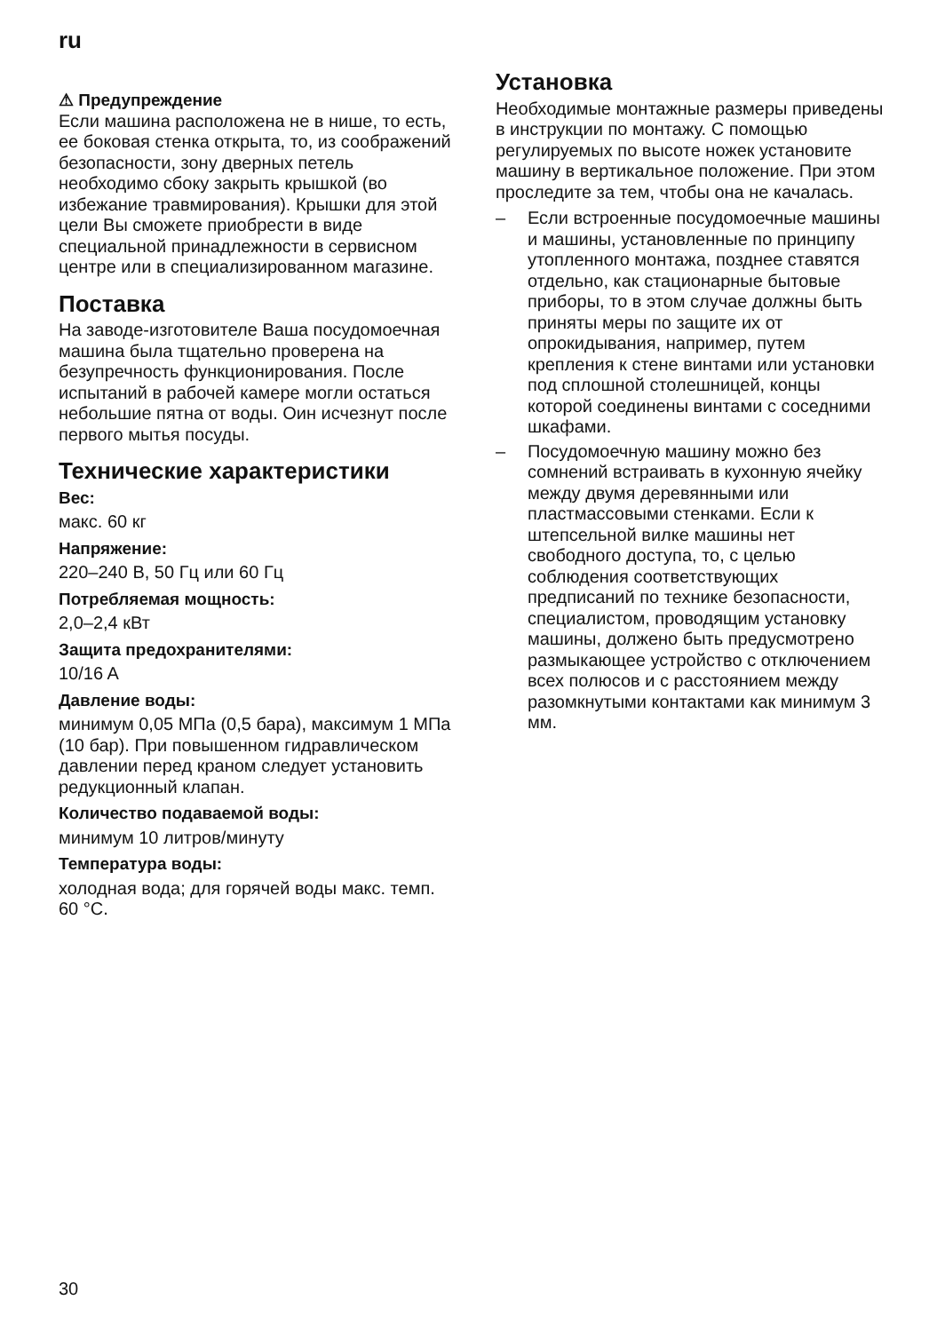ru
⚠ Предупреждение
Если машина расположена не в нише, то есть, ее боковая стенка открыта, то, из соображений безопасности, зону дверных петель необходимо сбоку закрыть крышкой (во избежание травмирования). Крышки для этой цели Вы сможете приобрести в виде специальной принадлежности в сервисном центре или в специализированном магазине.
Поставка
На заводе-изготовителе Ваша посудомоечная машина была тщательно проверена на безупречность функционирования. После испытаний в рабочей камере могли остаться небольшие пятна от воды. Оин исчезнут после первого мытья посуды.
Технические характеристики
Вес:
макс. 60 кг
Напряжение:
220–240 В, 50 Гц или 60 Гц
Потребляемая мощность:
2,0–2,4 кВт
Защита предохранителями:
10/16 A
Давление воды:
минимум 0,05 МПа (0,5 бара), максимум 1 МПа (10 бар). При повышенном гидравлическом давлении перед краном следует установить редукционный клапан.
Количество подаваемой воды:
минимум 10 литров/минуту
Температура воды:
холодная вода; для горячей воды макс. темп. 60 °C.
Установка
Необходимые монтажные размеры приведены в инструкции по монтажу. С помощью регулируемых по высоте ножек установите машину в вертикальное положение. При этом проследите за тем, чтобы она не качалась.
– Если встроенные посудомоечные машины и машины, установленные по принципу утопленного монтажа, позднее ставятся отдельно, как стационарные бытовые приборы, то в этом случае должны быть приняты меры по защите их от опрокидывания, например, путем крепления к стене винтами или установки под сплошной столешницей, концы которой соединены винтами с соседними шкафами.
– Посудомоечную машину можно без сомнений встраивать в кухонную ячейку между двумя деревянными или пластмассовыми стенками. Если к штепсельной вилке машины нет свободного доступа, то, с целью соблюдения соответствующих предписаний по технике безопасности, специалистом, проводящим установку машины, должено быть предусмотрено размыкающее устройство с отключением всех полюсов и с расстоянием между разомкнутыми контактами как минимум 3 мм.
30